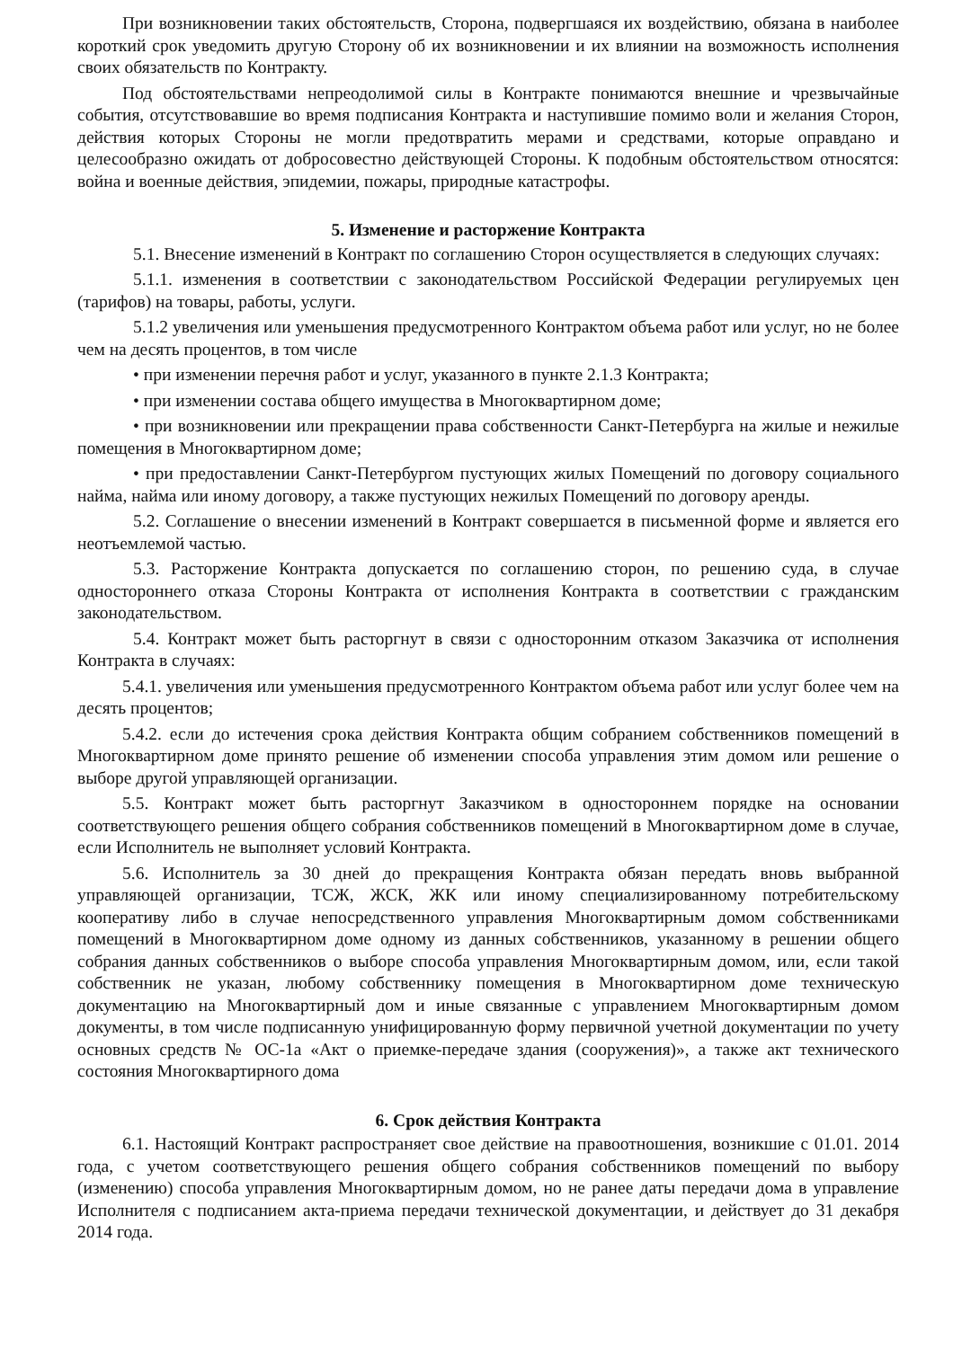При возникновении таких обстоятельств, Сторона, подвергшаяся их воздействию, обязана в наиболее короткий срок уведомить другую Сторону об их возникновении и их влиянии на возможность исполнения своих обязательств по Контракту.
Под обстоятельствами непреодолимой силы в Контракте понимаются внешние и чрезвычайные события, отсутствовавшие во время подписания Контракта и наступившие помимо воли и желания Сторон, действия которых Стороны не могли предотвратить мерами и средствами, которые оправдано и целесообразно ожидать от добросовестно действующей Стороны. К подобным обстоятельством относятся: война и военные действия, эпидемии, пожары, природные катастрофы.
5. Изменение и расторжение Контракта
5.1. Внесение изменений в Контракт по соглашению Сторон осуществляется в следующих случаях:
5.1.1. изменения в соответствии с законодательством Российской Федерации регулируемых цен (тарифов) на товары, работы, услуги.
5.1.2 увеличения или уменьшения предусмотренного Контрактом объема работ или услуг, но не более чем на десять процентов, в том числе
• при изменении перечня работ и услуг, указанного в пункте 2.1.3 Контракта;
• при изменении состава общего имущества в Многоквартирном доме;
• при возникновении или прекращении права собственности Санкт-Петербурга на жилые и нежилые помещения в Многоквартирном доме;
• при предоставлении Санкт-Петербургом пустующих жилых Помещений по договору социального найма, найма или иному договору, а также пустующих нежилых Помещений по договору аренды.
5.2. Соглашение о внесении изменений в Контракт совершается в письменной форме и является его неотъемлемой частью.
5.3. Расторжение Контракта допускается по соглашению сторон, по решению суда, в случае одностороннего отказа Стороны Контракта от исполнения Контракта в соответствии с гражданским законодательством.
5.4. Контракт может быть расторгнут в связи с односторонним отказом Заказчика от исполнения Контракта в случаях:
5.4.1. увеличения или уменьшения предусмотренного Контрактом объема работ или услуг более чем на десять процентов;
5.4.2. если до истечения срока действия Контракта общим собранием собственников помещений в Многоквартирном доме принято решение об изменении способа управления этим домом или решение о выборе другой управляющей организации.
5.5. Контракт может быть расторгнут Заказчиком в одностороннем порядке на основании соответствующего решения общего собрания собственников помещений в Многоквартирном доме в случае, если Исполнитель не выполняет условий Контракта.
5.6. Исполнитель за 30 дней до прекращения Контракта обязан передать вновь выбранной управляющей организации, ТСЖ, ЖСК, ЖК или иному специализированному потребительскому кооперативу либо в случае непосредственного управления Многоквартирным домом собственниками помещений в Многоквартирном доме одному из данных собственников, указанному в решении общего собрания данных собственников о выборе способа управления Многоквартирным домом, или, если такой собственник не указан, любому собственнику помещения в Многоквартирном доме техническую документацию на Многоквартирный дом и иные связанные с управлением Многоквартирным домом документы, в том числе подписанную унифицированную форму первичной учетной документации по учету основных средств № ОС-1а «Акт о приемке-передаче здания (сооружения)», а также акт технического состояния Многоквартирного дома
6. Срок действия Контракта
6.1. Настоящий Контракт распространяет свое действие на правоотношения, возникшие с 01.01. 2014 года, с учетом соответствующего решения общего собрания собственников помещений по выбору (изменению) способа управления Многоквартирным домом, но не ранее даты передачи дома в управление Исполнителя с подписанием акта-приема передачи технической документации, и действует до 31 декабря 2014 года.